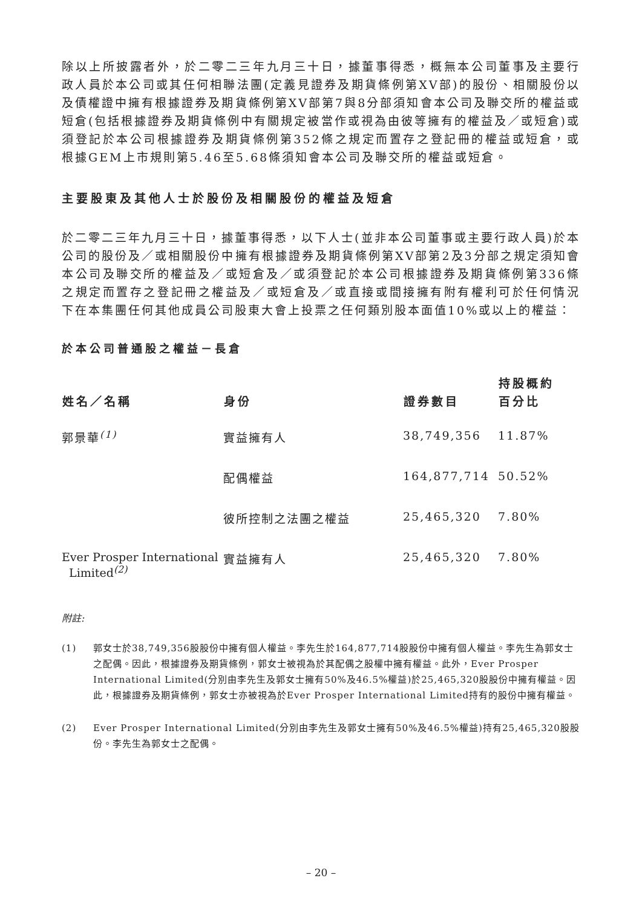除以上所披露者外，於二零二三年九月三十日，據董事得悉，概無本公司董事及主要行政人員於本公司或其任何相聯法團(定義見證券及期貨條例第XV部)的股份、相關股份以及債權證中擁有根據證券及期貨條例第XV部第7與8分部須知會本公司及聯交所的權益或短倉(包括根據證券及期貨條例中有關規定被當作或視為由彼等擁有的權益及／或短倉)或須登記於本公司根據證券及期貨條例第352條之規定而置存之登記冊的權益或短倉，或根據GEM上市規則第5.46至5.68條須知會本公司及聯交所的權益或短倉。
主要股東及其他人士於股份及相關股份的權益及短倉
於二零二三年九月三十日，據董事得悉，以下人士(並非本公司董事或主要行政人員)於本公司的股份及／或相關股份中擁有根據證券及期貨條例第XV部第2及3分部之規定須知會本公司及聯交所的權益及／或短倉及／或須登記於本公司根據證券及期貨條例第336條之規定而置存之登記冊之權益及／或短倉及／或直接或間接擁有附有權利可於任何情況下在本集團任何其他成員公司股東大會上投票之任何類別股本面值10%或以上的權益：
於本公司普通股之權益－長倉
| 姓名／名稱 | 身份 | 證券數目 | 持股概約 百分比 |
| --- | --- | --- | --- |
| 郭景華<sup>(1)</sup> | 實益擁有人 | 38,749,356 | 11.87% |
| | 配偶權益 | 164,877,714 | 50.52% |
| | 彼所控制之法團之權益 | 25,465,320 | 7.80% |
| Ever Prosper International Limited<sup>(2)</sup> | 實益擁有人 | 25,465,320 | 7.80% |
附註:
(1) 郭女士於38,749,356股股份中擁有個人權益。李先生於164,877,714股股份中擁有個人權益。李先生為郭女士之配偶。因此，根據證券及期貨條例，郭女士被視為於其配偶之股權中擁有權益。此外，Ever Prosper International Limited(分別由李先生及郭女士擁有50%及46.5%權益)於25,465,320股股份中擁有權益。因此，根據證券及期貨條例，郭女士亦被視為於Ever Prosper International Limited持有的股份中擁有權益。
(2) Ever Prosper International Limited(分別由李先生及郭女士擁有50%及46.5%權益)持有25,465,320股股份。李先生為郭女士之配偶。
– 20 –